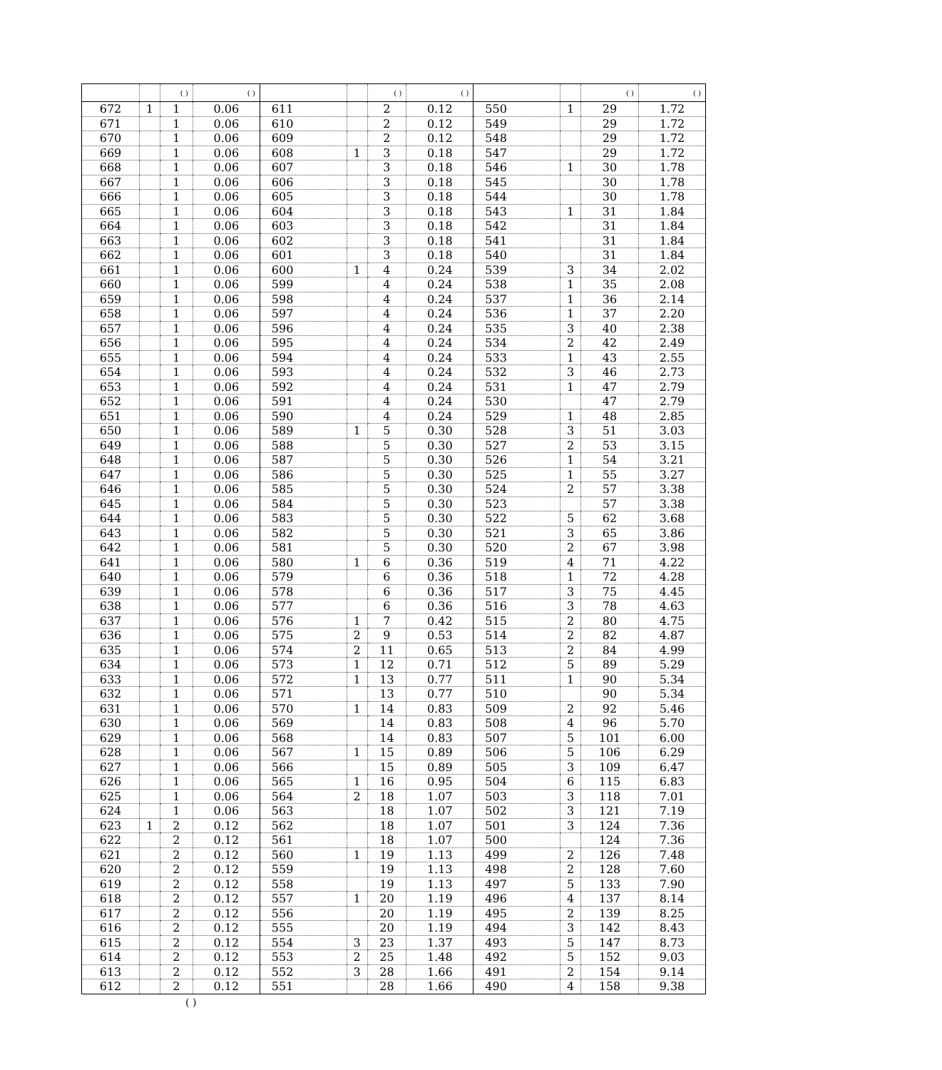| | | ( ) | ( ) | | | ( ) | ( ) | | | ( ) | ( ) |
| --- | --- | --- | --- | --- | --- | --- | --- | --- | --- | --- | --- |
| 672 | 1 | 1 | 0.06 | 611 | | 2 | 0.12 | 550 | 1 | 29 | 1.72 |
| 671 | | 1 | 0.06 | 610 | | 2 | 0.12 | 549 | | 29 | 1.72 |
| 670 | | 1 | 0.06 | 609 | | 2 | 0.12 | 548 | | 29 | 1.72 |
| 669 | | 1 | 0.06 | 608 | 1 | 3 | 0.18 | 547 | | 29 | 1.72 |
| 668 | | 1 | 0.06 | 607 | | 3 | 0.18 | 546 | 1 | 30 | 1.78 |
| 667 | | 1 | 0.06 | 606 | | 3 | 0.18 | 545 | | 30 | 1.78 |
| 666 | | 1 | 0.06 | 605 | | 3 | 0.18 | 544 | | 30 | 1.78 |
| 665 | | 1 | 0.06 | 604 | | 3 | 0.18 | 543 | 1 | 31 | 1.84 |
| 664 | | 1 | 0.06 | 603 | | 3 | 0.18 | 542 | | 31 | 1.84 |
| 663 | | 1 | 0.06 | 602 | | 3 | 0.18 | 541 | | 31 | 1.84 |
| 662 | | 1 | 0.06 | 601 | | 3 | 0.18 | 540 | | 31 | 1.84 |
| 661 | | 1 | 0.06 | 600 | 1 | 4 | 0.24 | 539 | 3 | 34 | 2.02 |
| 660 | | 1 | 0.06 | 599 | | 4 | 0.24 | 538 | 1 | 35 | 2.08 |
| 659 | | 1 | 0.06 | 598 | | 4 | 0.24 | 537 | 1 | 36 | 2.14 |
| 658 | | 1 | 0.06 | 597 | | 4 | 0.24 | 536 | 1 | 37 | 2.20 |
| 657 | | 1 | 0.06 | 596 | | 4 | 0.24 | 535 | 3 | 40 | 2.38 |
| 656 | | 1 | 0.06 | 595 | | 4 | 0.24 | 534 | 2 | 42 | 2.49 |
| 655 | | 1 | 0.06 | 594 | | 4 | 0.24 | 533 | 1 | 43 | 2.55 |
| 654 | | 1 | 0.06 | 593 | | 4 | 0.24 | 532 | 3 | 46 | 2.73 |
| 653 | | 1 | 0.06 | 592 | | 4 | 0.24 | 531 | 1 | 47 | 2.79 |
| 652 | | 1 | 0.06 | 591 | | 4 | 0.24 | 530 | | 47 | 2.79 |
| 651 | | 1 | 0.06 | 590 | | 4 | 0.24 | 529 | 1 | 48 | 2.85 |
| 650 | | 1 | 0.06 | 589 | 1 | 5 | 0.30 | 528 | 3 | 51 | 3.03 |
| 649 | | 1 | 0.06 | 588 | | 5 | 0.30 | 527 | 2 | 53 | 3.15 |
| 648 | | 1 | 0.06 | 587 | | 5 | 0.30 | 526 | 1 | 54 | 3.21 |
| 647 | | 1 | 0.06 | 586 | | 5 | 0.30 | 525 | 1 | 55 | 3.27 |
| 646 | | 1 | 0.06 | 585 | | 5 | 0.30 | 524 | 2 | 57 | 3.38 |
| 645 | | 1 | 0.06 | 584 | | 5 | 0.30 | 523 | | 57 | 3.38 |
| 644 | | 1 | 0.06 | 583 | | 5 | 0.30 | 522 | 5 | 62 | 3.68 |
| 643 | | 1 | 0.06 | 582 | | 5 | 0.30 | 521 | 3 | 65 | 3.86 |
| 642 | | 1 | 0.06 | 581 | | 5 | 0.30 | 520 | 2 | 67 | 3.98 |
| 641 | | 1 | 0.06 | 580 | 1 | 6 | 0.36 | 519 | 4 | 71 | 4.22 |
| 640 | | 1 | 0.06 | 579 | | 6 | 0.36 | 518 | 1 | 72 | 4.28 |
| 639 | | 1 | 0.06 | 578 | | 6 | 0.36 | 517 | 3 | 75 | 4.45 |
| 638 | | 1 | 0.06 | 577 | | 6 | 0.36 | 516 | 3 | 78 | 4.63 |
| 637 | | 1 | 0.06 | 576 | 1 | 7 | 0.42 | 515 | 2 | 80 | 4.75 |
| 636 | | 1 | 0.06 | 575 | 2 | 9 | 0.53 | 514 | 2 | 82 | 4.87 |
| 635 | | 1 | 0.06 | 574 | 2 | 11 | 0.65 | 513 | 2 | 84 | 4.99 |
| 634 | | 1 | 0.06 | 573 | 1 | 12 | 0.71 | 512 | 5 | 89 | 5.29 |
| 633 | | 1 | 0.06 | 572 | 1 | 13 | 0.77 | 511 | 1 | 90 | 5.34 |
| 632 | | 1 | 0.06 | 571 | | 13 | 0.77 | 510 | | 90 | 5.34 |
| 631 | | 1 | 0.06 | 570 | 1 | 14 | 0.83 | 509 | 2 | 92 | 5.46 |
| 630 | | 1 | 0.06 | 569 | | 14 | 0.83 | 508 | 4 | 96 | 5.70 |
| 629 | | 1 | 0.06 | 568 | | 14 | 0.83 | 507 | 5 | 101 | 6.00 |
| 628 | | 1 | 0.06 | 567 | 1 | 15 | 0.89 | 506 | 5 | 106 | 6.29 |
| 627 | | 1 | 0.06 | 566 | | 15 | 0.89 | 505 | 3 | 109 | 6.47 |
| 626 | | 1 | 0.06 | 565 | 1 | 16 | 0.95 | 504 | 6 | 115 | 6.83 |
| 625 | | 1 | 0.06 | 564 | 2 | 18 | 1.07 | 503 | 3 | 118 | 7.01 |
| 624 | | 1 | 0.06 | 563 | | 18 | 1.07 | 502 | 3 | 121 | 7.19 |
| 623 | 1 | 2 | 0.12 | 562 | | 18 | 1.07 | 501 | 3 | 124 | 7.36 |
| 622 | | 2 | 0.12 | 561 | | 18 | 1.07 | 500 | | 124 | 7.36 |
| 621 | | 2 | 0.12 | 560 | 1 | 19 | 1.13 | 499 | 2 | 126 | 7.48 |
| 620 | | 2 | 0.12 | 559 | | 19 | 1.13 | 498 | 2 | 128 | 7.60 |
| 619 | | 2 | 0.12 | 558 | | 19 | 1.13 | 497 | 5 | 133 | 7.90 |
| 618 | | 2 | 0.12 | 557 | 1 | 20 | 1.19 | 496 | 4 | 137 | 8.14 |
| 617 | | 2 | 0.12 | 556 | | 20 | 1.19 | 495 | 2 | 139 | 8.25 |
| 616 | | 2 | 0.12 | 555 | | 20 | 1.19 | 494 | 3 | 142 | 8.43 |
| 615 | | 2 | 0.12 | 554 | 3 | 23 | 1.37 | 493 | 5 | 147 | 8.73 |
| 614 | | 2 | 0.12 | 553 | 2 | 25 | 1.48 | 492 | 5 | 152 | 9.03 |
| 613 | | 2 | 0.12 | 552 | 3 | 28 | 1.66 | 491 | 2 | 154 | 9.14 |
| 612 | | 2 | 0.12 | 551 | | 28 | 1.66 | 490 | 4 | 158 | 9.38 |
( )